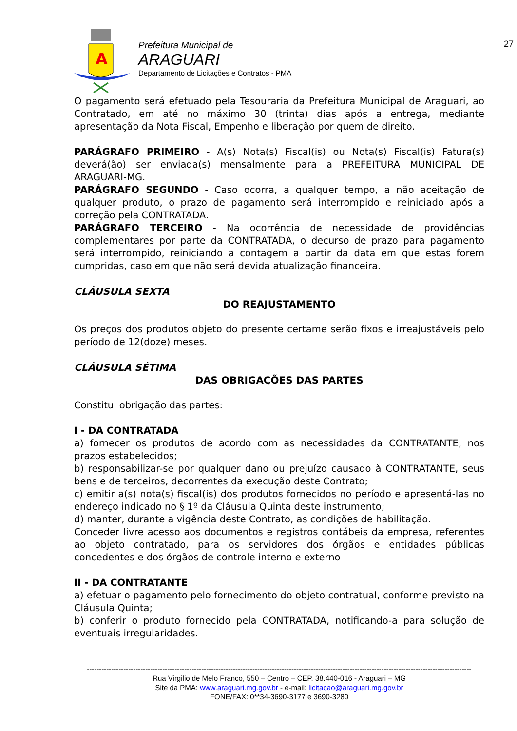A
Prefeitura Municipal de
ARAGUARI
Departamento de Licitações e Contratos - PMA
27
O pagamento será efetuado pela Tesouraria da Prefeitura Municipal de Araguari, ao Contratado, em até no máximo 30 (trinta) dias após a entrega, mediante apresentação da Nota Fiscal, Empenho e liberação por quem de direito.
PARÁGRAFO PRIMEIRO - A(s) Nota(s) Fiscal(is) ou Nota(s) Fiscal(is) Fatura(s) deverá(ão) ser enviada(s) mensalmente para a PREFEITURA MUNICIPAL DE ARAGUARI-MG.
PARÁGRAFO SEGUNDO - Caso ocorra, a qualquer tempo, a não aceitação de qualquer produto, o prazo de pagamento será interrompido e reiniciado após a correção pela CONTRATADA.
PARÁGRAFO TERCEIRO - Na ocorrência de necessidade de providências complementares por parte da CONTRATADA, o decurso de prazo para pagamento será interrompido, reiniciando a contagem a partir da data em que estas forem cumpridas, caso em que não será devida atualização financeira.
CLÁUSULA SEXTA
DO REAJUSTAMENTO
Os preços dos produtos objeto do presente certame serão fixos e irreajustáveis pelo período de 12(doze) meses.
CLÁUSULA SÉTIMA
DAS OBRIGAÇÕES DAS PARTES
Constitui obrigação das partes:
I - DA CONTRATADA
a) fornecer os produtos de acordo com as necessidades da CONTRATANTE, nos prazos estabelecidos;
b) responsabilizar-se por qualquer dano ou prejuízo causado à CONTRATANTE, seus bens e de terceiros, decorrentes da execução deste Contrato;
c) emitir a(s) nota(s) fiscal(is) dos produtos fornecidos no período e apresentá-las no endereço indicado no § 1º da Cláusula Quinta deste instrumento;
d) manter, durante a vigência deste Contrato, as condições de habilitação.
Conceder livre acesso aos documentos e registros contábeis da empresa, referentes ao objeto contratado, para os servidores dos órgãos e entidades públicas concedentes e dos órgãos de controle interno e externo
II - DA CONTRATANTE
a) efetuar o pagamento pelo fornecimento do objeto contratual, conforme previsto na Cláusula Quinta;
b) conferir o produto fornecido pela CONTRATADA, notificando-a para solução de eventuais irregularidades.
--------------------------------------------------------------------------------------------------------------------------------------------------------------
Rua Virgilio de Melo Franco, 550 – Centro – CEP. 38.440-016 - Araguari – MG
Site da PMA: www.araguari.mg.gov.br - e-mail: licitacao@araguari.mg.gov.br
FONE/FAX: 0**34-3690-3177 e 3690-3280